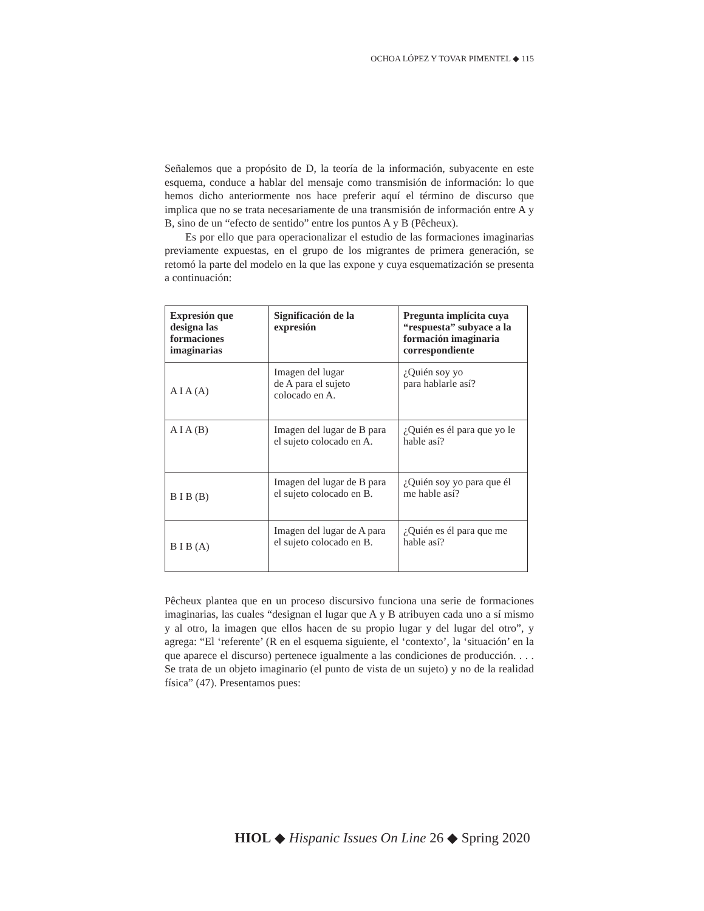OCHOA LÓPEZ Y TOVAR PIMENTEL ◆ 115
Señalemos que a propósito de D, la teoría de la información, subyacente en este esquema, conduce a hablar del mensaje como transmisión de información: lo que hemos dicho anteriormente nos hace preferir aquí el término de discurso que implica que no se trata necesariamente de una transmisión de información entre A y B, sino de un “efecto de sentido” entre los puntos A y B (Pêcheux).
Es por ello que para operacionalizar el estudio de las formaciones imaginarias previamente expuestas, en el grupo de los migrantes de primera generación, se retomó la parte del modelo en la que las expone y cuya esquematización se presenta a continuación:
| Expresión que designa las formaciones imaginarias | Significación de la expresión | Pregunta implícita cuya “respuesta” subyace a la formación imaginaria correspondiente |
| --- | --- | --- |
| A I A (A) | Imagen del lugar de A para el sujeto colocado en A. | ¿Quién soy yo para hablarle así? |
| A I A (B) | Imagen del lugar de B para el sujeto colocado en A. | ¿Quién es él para que yo le hable así? |
| B I B (B) | Imagen del lugar de B para el sujeto colocado en B. | ¿Quién soy yo para que él me hable así? |
| B I B (A) | Imagen del lugar de A para el sujeto colocado en B. | ¿Quién es él para que me hable así? |
Pêcheux plantea que en un proceso discursivo funciona una serie de formaciones imaginarias, las cuales “designan el lugar que A y B atribuyen cada uno a sí mismo y al otro, la imagen que ellos hacen de su propio lugar y del lugar del otro”, y agrega: “El ‘referente’ (R en el esquema siguiente, el ‘contexto’, la ‘situación’ en la que aparece el discurso) pertenece igualmente a las condiciones de producción. . . . Se trata de un objeto imaginario (el punto de vista de un sujeto) y no de la realidad física” (47). Presentamos pues:
HIOL ◆ Hispanic Issues On Line 26 ◆ Spring 2020